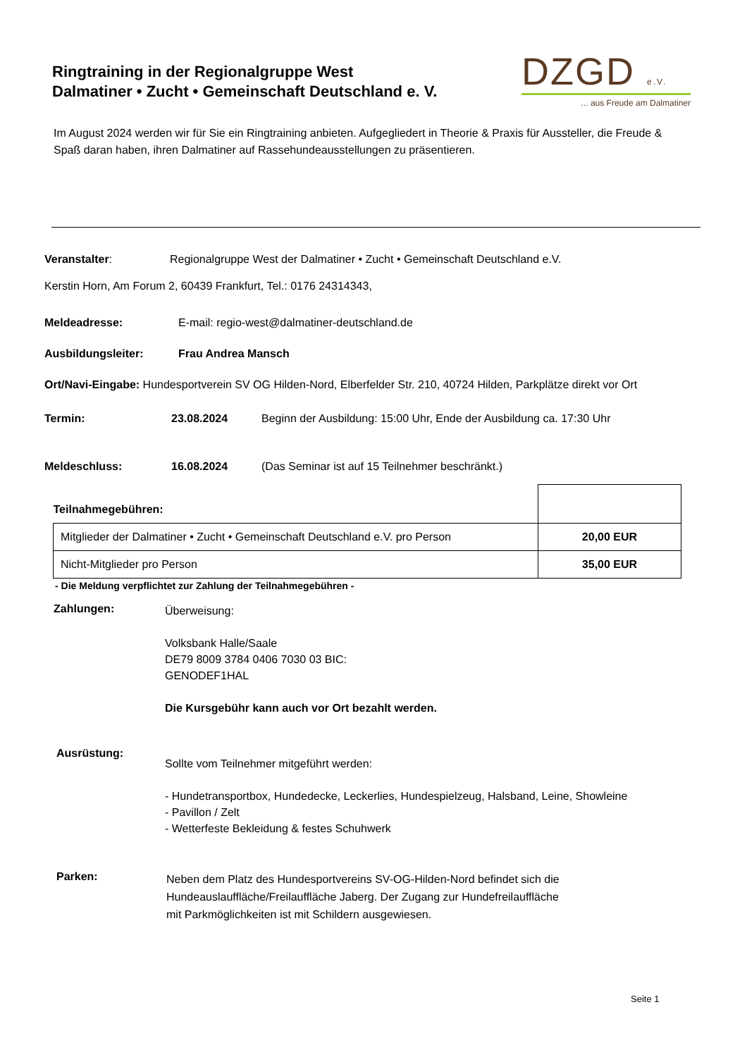Ringtraining in der Regionalgruppe West
Dalmatiner • Zucht • Gemeinschaft Deutschland e. V.
DZGD e.V.
... aus Freude am Dalmatiner
Im August 2024 werden wir für Sie ein Ringtraining anbieten. Aufgegliedert in Theorie & Praxis für Aussteller, die Freude & Spaß daran haben, ihren Dalmatiner auf Rassehundeausstellungen zu präsentieren.
Veranstalter: Regionalgruppe West der Dalmatiner • Zucht • Gemeinschaft Deutschland e.V.
Kerstin Horn, Am Forum 2, 60439 Frankfurt, Tel.: 0176 24314343,
Meldeadresse: E-mail: regio-west@dalmatiner-deutschland.de
Ausbildungsleiter: Frau Andrea Mansch
Ort/Navi-Eingabe: Hundesportverein SV OG Hilden-Nord, Elberfelder Str. 210, 40724 Hilden, Parkplätze direkt vor Ort
Termin: 23.08.2024 Beginn der Ausbildung: 15:00 Uhr, Ende der Ausbildung ca. 17:30 Uhr
Meldeschluss: 16.08.2024 (Das Seminar ist auf 15 Teilnehmer beschränkt.)
| Teilnahmegebühren: | |
| Mitglieder der Dalmatiner • Zucht • Gemeinschaft Deutschland e.V. pro Person | 20,00 EUR |
| Nicht-Mitglieder pro Person | 35,00 EUR |
- Die Meldung verpflichtet zur Zahlung der Teilnahmegebühren -
Zahlungen:
Überweisung:
Volksbank Halle/Saale
DE79 8009 3784 0406 7030 03 BIC:
GENODEF1HAL
Die Kursgebühr kann auch vor Ort bezahlt werden.
Ausrüstung:
Sollte vom Teilnehmer mitgeführt werden:
- Hundetransportbox, Hundedecke, Leckerlies, Hundespielzeug, Halsband, Leine, Showleine
- Pavillon / Zelt
- Wetterfeste Bekleidung & festes Schuhwerk
Parken:
Neben dem Platz des Hundesportvereins SV-OG-Hilden-Nord befindet sich die
Hundeauslauffläche/Freilauffläche Jaberg. Der Zugang zur Hundefreilauffläche
mit Parkmöglichkeiten ist mit Schildern ausgewiesen.
Seite 1